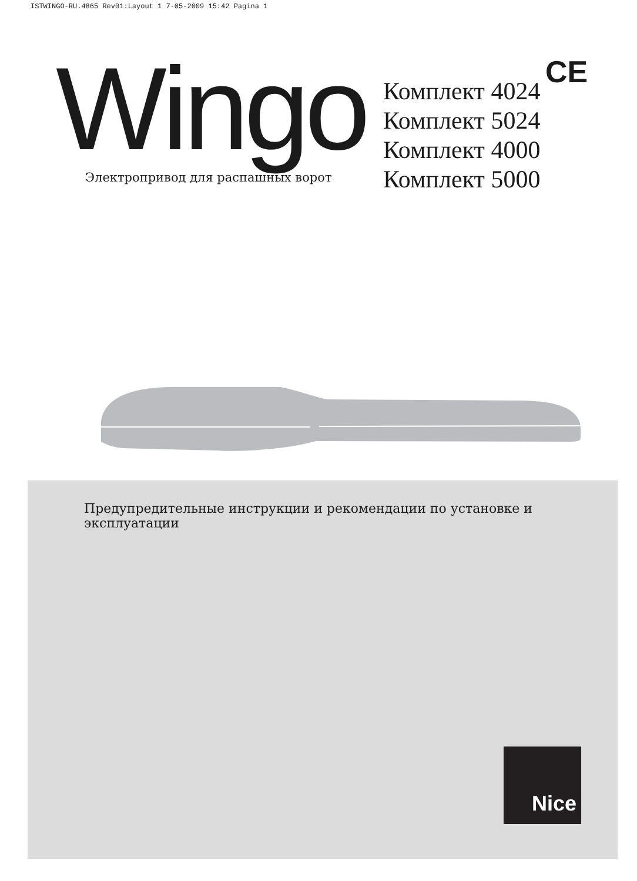ISTWINGO-RU.4865 Rev01:Layout 1 7-05-2009 15:42 Pagina 1
Wingo
Электропривод для распашных ворот
Комплект 4024
Комплект 5024
Комплект 4000
Комплект 5000
CE
Предупредительные инструкции и рекомендации по установке и эксплуатации
Nice